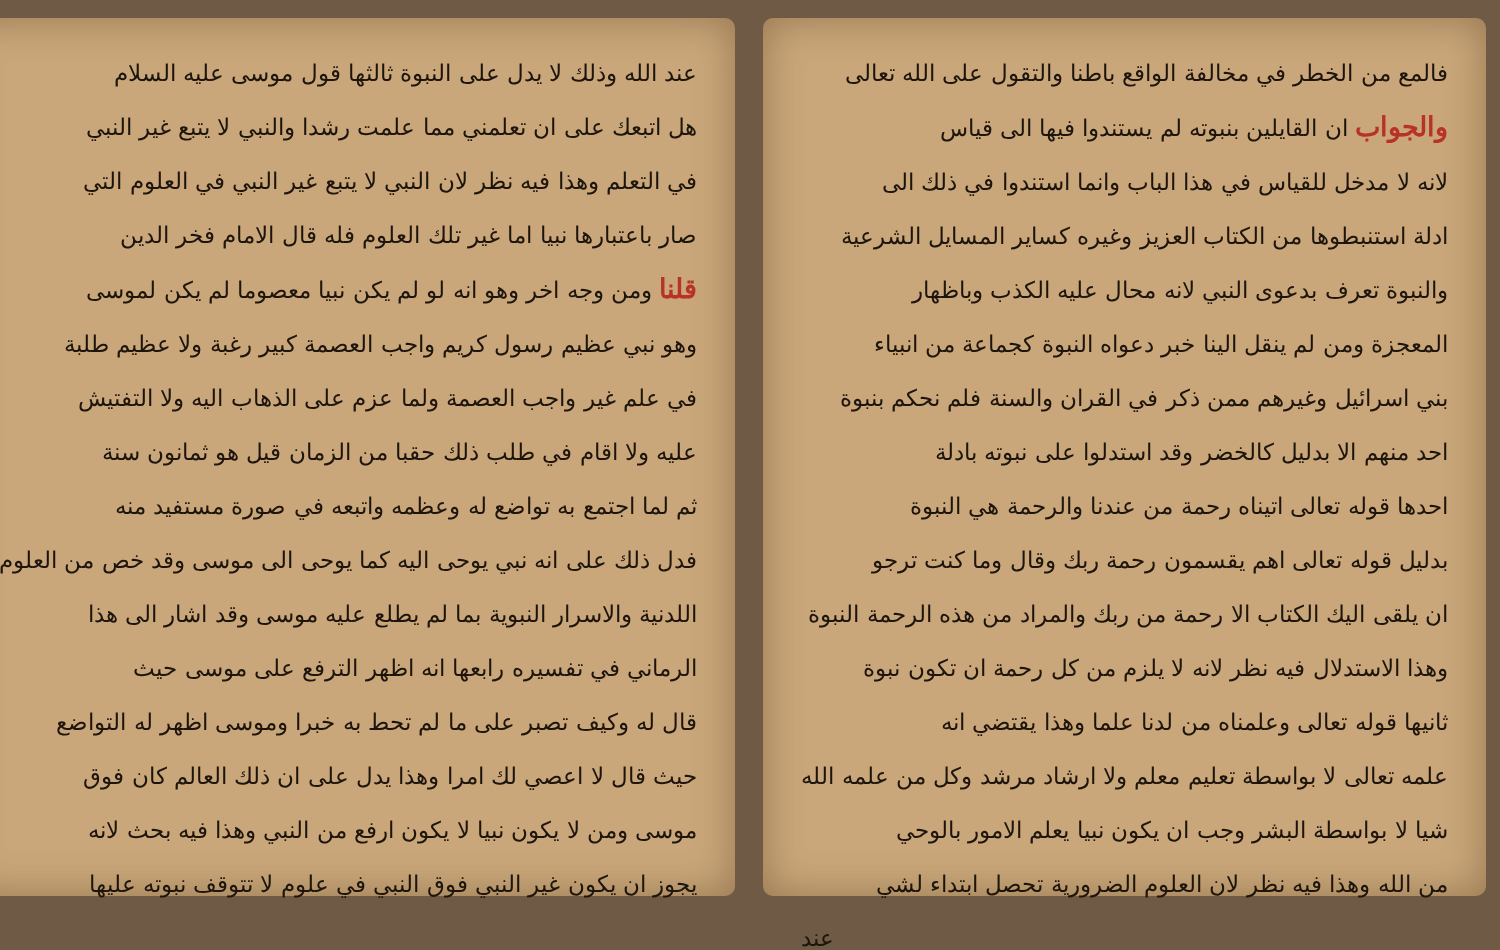فالمع من الخطر في مخالفة الواقع باطنا والتقول على الله تعالى
والجواب ان القايلين بنبوته لم يستندوا فيها الى قياس
لانه لا مدخل للقياس في هذا الباب وانما استندوا في ذلك الى
ادلة استنبطوها من الكتاب العزيز وغيره كساير المسايل الشرعية
والنبوة تعرف بدعوى النبي لانه محال عليه الكذب وباظهار
المعجزة ومن لم ينقل الينا خبر دعواه النبوة كجماعة من انبياء
بني اسرائيل وغيرهم ممن ذكر في القران والسنة فلم نحكم بنبوة
احد منهم الا بدليل كالخضر وقد استدلوا على نبوته بادلة
احدها قوله تعالى اتيناه رحمة من عندنا والرحمة هي النبوة
بدليل قوله تعالى اهم يقسمون رحمة ربك وقال وما كنت ترجو
ان يلقى اليك الكتاب الا رحمة من ربك والمراد من هذه الرحمة النبوة
وهذا الاستدلال فيه نظر لانه لا يلزم من كل رحمة ان تكون نبوة
ثانيها قوله تعالى وعلمناه من لدنا علما وهذا يقتضي انه
علمه تعالى لا بواسطة تعليم معلم ولا ارشاد مرشد وكل من علمه الله
شيا لا بواسطة البشر وجب ان يكون نبيا يعلم الامور بالوحي
من الله وهذا فيه نظر لان العلوم الضرورية تحصل ابتداء لشي
عند
عند الله وذلك لا يدل على النبوة ثالثها قول موسى عليه السلام
هل اتبعك على ان تعلمني مما علمت رشدا والنبي لا يتبع غير النبي
في التعلم وهذا فيه نظر لان النبي لا يتبع غير النبي في العلوم التي
صار باعتبارها نبيا اما غير تلك العلوم فله قال الامام فخر الدين
قلنا ومن وجه اخر وهو انه لو لم يكن نبيا معصوما لم يكن لموسى
وهو نبي عظيم رسول كريم واجب العصمة كبير رغبة ولا عظيم طلبة
في علم غير واجب العصمة ولما عزم على الذهاب اليه ولا التفتيش
عليه ولا اقام في طلب ذلك حقبا من الزمان قيل هو ثمانون سنة
ثم لما اجتمع به تواضع له وعظمه واتبعه في صورة مستفيد منه
فدل ذلك على انه نبي يوحى اليه كما يوحى الى موسى وقد خص من العلوم
اللدنية والاسرار النبوية بما لم يطلع عليه موسى وقد اشار الى هذا
الرماني في تفسيره رابعها انه اظهر الترفع على موسى حيث
قال له وكيف تصبر على ما لم تحط به خبرا وموسى اظهر له التواضع
حيث قال لا اعصي لك امرا وهذا يدل على ان ذلك العالم كان فوق
موسى ومن لا يكون نبيا لا يكون ارفع من النبي وهذا فيه بحث لانه
يجوز ان يكون غير النبي فوق النبي في علوم لا تتوقف نبوته عليها